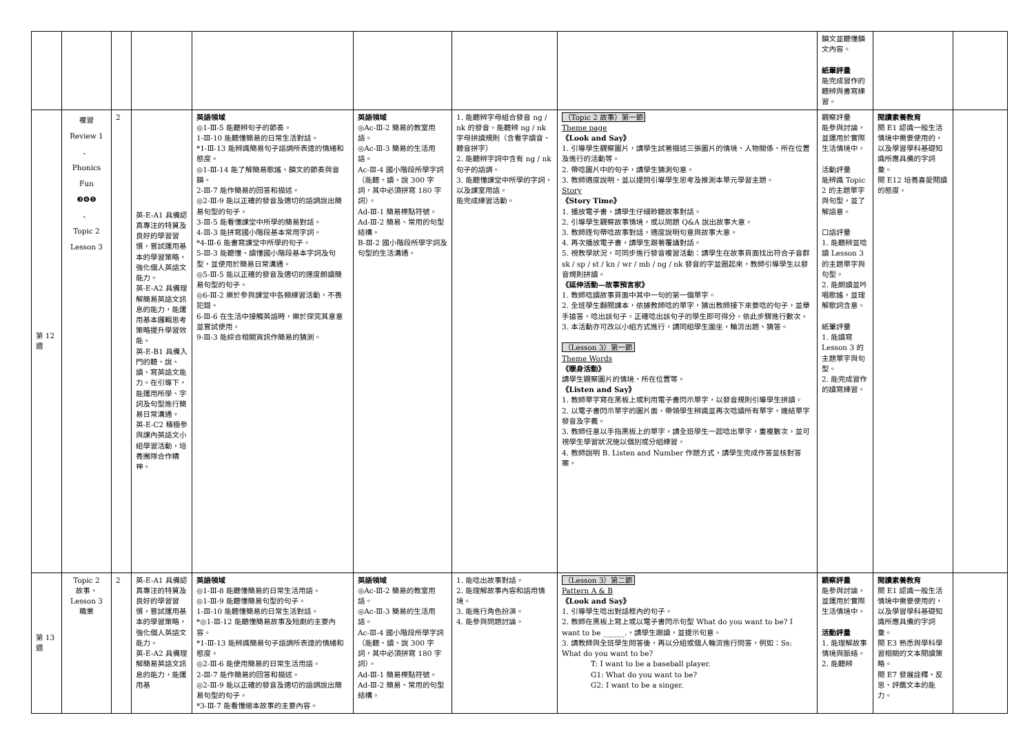| | | | | | | | | 韻文並聽懂韻文內容。 紙筆評量 能完成習作的聽辨與書寫練習。 | | |
| 第 12 週 | 複習 Review 1 、 Phonics Fun ❸❹❺ 、 Topic 2 Lesson 3 | 2 | 英-E-A1 具備認真專注的特質及良好的學習習慣，嘗試運用基本的學習策略，強化個人英語文能力。 英-E-A2 具備理解簡易英語文訊息的能力，能運用基本邏輯思考策略提升學習效能。 英-E-B1 具備入門的聽、說、讀、寫英語文能力。在引導下，能運用所學、字詞及句型進行簡易日常溝通。 英-E-C2 積極參與課內英語文小組學習活動，培養團隊合作精神。 | 英語領域 ◎1-Ⅲ-5 能聽辨句子的節奏。 1-Ⅲ-10 能聽懂簡易的日常生活對話。 *1-Ⅲ-13 能辨識簡易句子語調所表達的情緒和態度。 ◎1-Ⅲ-14 能了解簡易歌謠、韻文的節奏與音韻。 2-Ⅲ-7 能作簡易的回答和描述。 ◎2-Ⅲ-9 能以正確的發音及適切的語調說出簡易句型的句子。 3-Ⅲ-5 能看懂課堂中所學的簡易對話。 4-Ⅲ-3 能拼寫國小階段基本常用字詞。 *4-Ⅲ-6 能書寫課堂中所學的句子。 5-Ⅲ-3 能聽懂、讀懂國小階段基本字詞及句型，並使用於簡易日常溝通。 ◎5-Ⅲ-5 能以正確的發音及適切的速度朗讀簡易句型的句子。 ◎6-Ⅲ-2 樂於參與課堂中各類練習活動，不畏犯錯。 6-Ⅲ-6 在生活中接觸英語時，樂於探究其意意並嘗試使用。 9-Ⅲ-3 能綜合相關資訊作簡易的猜測。 | 英語領域 ◎Ac-Ⅲ-2 簡易的教室用語。 ◎Ac-Ⅲ-3 簡易的生活用語。 Ac-Ⅲ-4 國小階段所學字詞（能聽、讀、說 300 字詞，其中必須拼寫 180 字詞）。 Ad-Ⅲ-1 簡易標點符號。 Ad-Ⅲ-2 簡易、常用的句型結構。 B-Ⅲ-2 國小階段所學字詞及句型的生活溝通。 | 1. 能聽辨字母組合發音 ng / nk 的發音。能聽辨 ng / nk 字母拼讀規則（含看字讀音、聽音拼字） 2. 能聽辨字詞中含有 ng / nk 句子的語調。 3. 能聽懂課堂中所學的字詞，以及課室用語。 能完成練習活動。 | （Topic 2 故事）第一節 Theme page 《Look and Say》 1. 引導學生觀察圖片，請學生試著描述三張圖片的情境、人物關係、所在位置及進行的活動等。 2. 帶唸圖片中的句子，請學生猜測句意。 3. 教師適度說明，並以提問引導學生思考及推測本單元學習主題。 Story 《Story Time》 1. 播放電子書，請學生仔細聆聽故事對話。 2. 引導學生觀察故事情境，或以問題 Q&A 說出故事大意。 3. 教師逐句帶唸故事對話，適度說明句意與故事大意。 4. 再次播放電子書，請學生跟著覆誦對話。 5. 視教學狀況，可同步進行發音複習活動：請學生在故事頁面找出符合子音群 sk / sp / st / kn / wr / mb / ng / nk 發音的字並圈起來，教師引導學生以發音規則拼讀。 《延伸活動—故事預言家》 1. 教師唸讀故事頁面中其中一句的第一個單字。 2. 全班學生翻閱課本，依據教師唸的單字，猜出教師接下來要唸的句子，並舉手搶答，唸出該句子。正確唸出該句子的學生即可得分。依此步驟進行數次。 3. 本活動亦可改以小組方式進行，請同組學生圍坐，輪流出題、猜答。 （Lesson 3）第一節 Theme Words 《暖身活動》 請學生觀察圖片的情境、所在位置等。 《Listen and Say》 1. 教師單字寫在黑板上或利用電子書閃示單字，以發音規則引導學生拼讀。 2. 以電子書閃示單字的圖片面，帶領學生辨識並再次唸讀所有單字，連結單字發音及字義。 3. 教師任意以手指黑板上的單字，請全班學生一起唸出單字，重複數次，並可視學生學習狀況施以個別或分組練習。 4. 教師說明 B. Listen and Number 作題方式，請學生完成作答並核對答案。 | 觀察評量 能參與討論，並運用於實際生活情境中。 活動評量 能辨識 Topic 2 的主題單字與句型，並了解語意。 口語評量 1. 能聽辨並唸讀 Lesson 3 的主題單字與句型。 2. 能朗讀並吟唱歌謠，並理解歌詞含意。 紙筆評量 1. 能讀寫 Lesson 3 的主題單字與句型。 2. 能完成習作的讀寫練習。 | 閱讀素養教育 閱 E1 認識一般生活情境中需要使用的，以及學習學科基礎知識所應具備的字詞彙。 閱 E12 培養喜愛閱讀的態度。 | |
| 第 13 週 | Topic 2 故事、 Lesson 3 職業 | 2 | 英-E-A1 具備認真專注的特質及良好的學習習慣，嘗試運用基本的學習策略，強化個人英語文能力。 英-E-A2 具備理解簡易英語文訊息的能力，能運用基 | 英語領域 ◎1-Ⅲ-8 能聽懂簡易的日常生活用語。 ◎1-Ⅲ-9 能聽懂簡易句型的句子。 1-Ⅲ-10 能聽懂簡易的日常生活對話。 *◎1-Ⅲ-12 能聽懂簡易故事及短劇的主要內容。 *1-Ⅲ-13 能辨識簡易句子語調所表達的情緒和態度。 ◎2-Ⅲ-6 能使用簡易的日常生活用語。 2-Ⅲ-7 能作簡易的回答和描述。 ◎2-Ⅲ-9 能以正確的發音及適切的語調說出簡易句型的句子。 *3-Ⅲ-7 能看懂繪本故事的主要內容。 | 英語領域 ◎Ac-Ⅲ-2 簡易的教室用語。 ◎Ac-Ⅲ-3 簡易的生活用語。 Ac-Ⅲ-4 國小階段所學字詞（能聽、讀、說 300 字詞，其中必須拼寫 180 字詞）。 Ad-Ⅲ-1 簡易標點符號。 Ad-Ⅲ-2 簡易、常用的句型結構。 | 1. 能唸出故事對話。 2. 能理解故事內容和語用情境。 3. 能進行角色扮演。 4. 能參與問題討論。 | （Lesson 3）第二節 Pattern A & B 《Look and Say》 1. 引導學生唸出對話框內的句子。 2. 教師在黑板上寫上或以電子書閃示句型 What do you want to be? I want to be ______.，請學生跟讀，並提示句意。 3. 請教師與全班學生問答後，再以分組或個人輪流進行問答，例如：Ss: What do you want to be? T: I want to be a baseball player. G1: What do you want to be? G2: I want to be a singer. | 觀察評量 能參與討論，並運用於實際生活情境中。 活動評量 1. 能理解故事情境與脈絡。 2. 能聽辨 | 閱讀素養教育 閱 E1 認識一般生活情境中需要使用的，以及學習學科基礎知識所應具備的字詞彙。 閱 E3 熟悉與學科學習相關的文本閱讀策略。 閱 E7 發展詮釋、反思、評鑑文本的能力。 | |